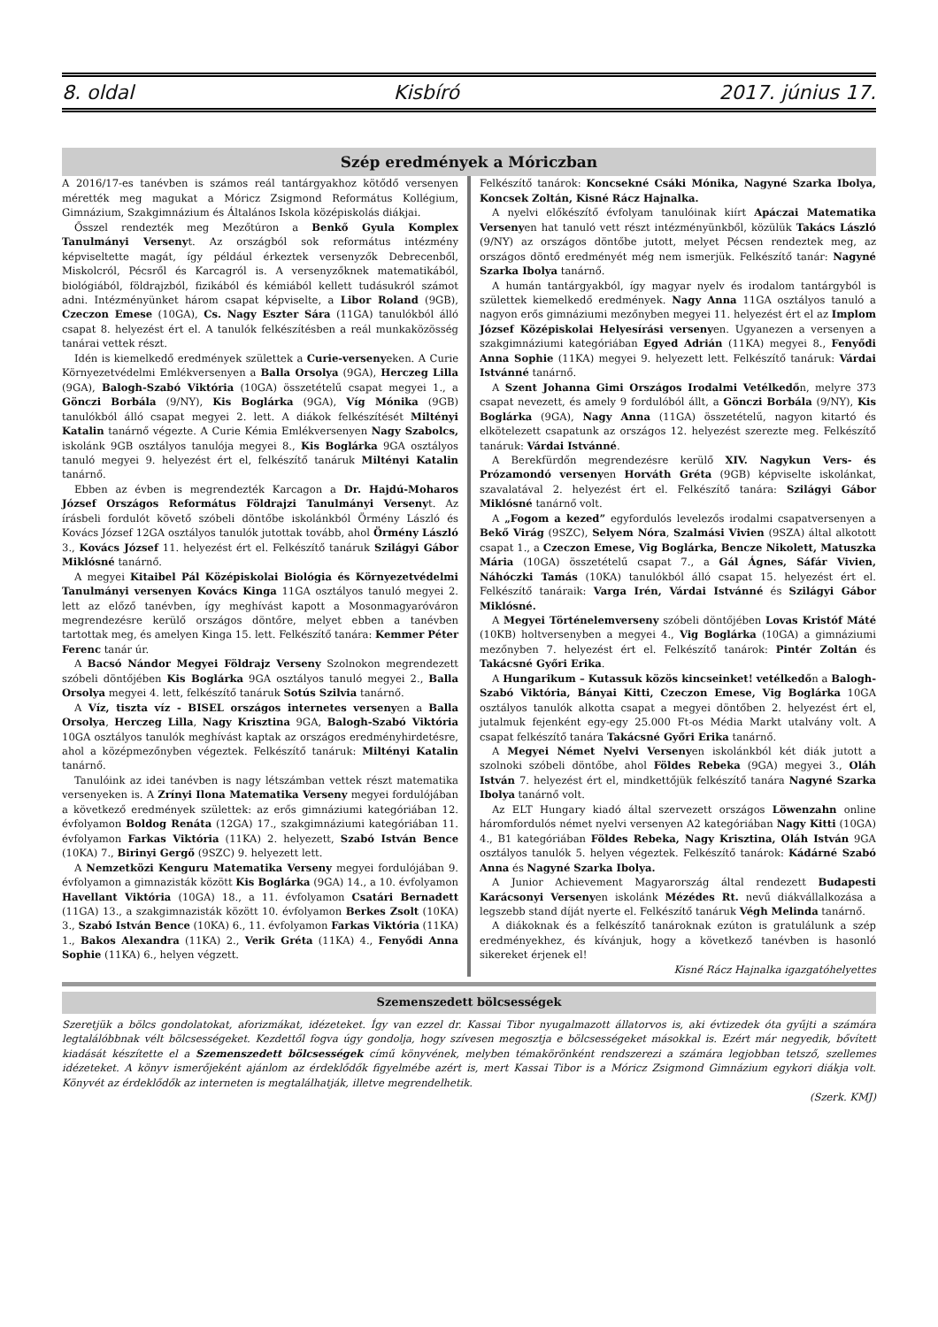8. oldal Kisbíró 2017. június 17.
Szép eredmények a Móriczban
A 2016/17-es tanévben is számos reál tantárgyakhoz kötődő versenyen mérették meg magukat a Móricz Zsigmond Református Kollégium, Gimnázium, Szakgimnázium és Általános Iskola középiskolás diákjai.
Ősszel rendezték meg Mezőtúron a Benkő Gyula Komplex Tanulmányi Versenyt. Az országból sok református intézmény képviseltette magát, így például érkeztek versenyzők Debrecenből, Miskolcról, Pécsről és Karcagról is. A versenyzőknek matematikából, biológiából, földrajzból, fizikából és kémiából kellett tudásukról számot adni. Intézményünket három csapat képviselte, a Libor Roland (9GB), Czeczon Emese (10GA), Cs. Nagy Eszter Sára (11GA) tanulókból álló csapat 8. helyezést ért el. A tanulók felkészítésben a reál munkaközösség tanárai vettek részt.
Idén is kiemelkedő eredmények születtek a Curie-versenyeken. A Curie Környezetvédelmi Emlékversenyen a Balla Orsolya (9GA), Herczeg Lilla (9GA), Balogh-Szabó Viktória (10GA) összetételű csapat megyei 1., a Gönczi Borbála (9/NY), Kis Boglárka (9GA), Víg Mónika (9GB) tanulókból álló csapat megyei 2. lett. A diákok felkészítését Miltényi Katalin tanárnő végezte. A Curie Kémia Emlékversenyen Nagy Szabolcs, iskolánk 9GB osztályos tanulója megyei 8., Kis Boglárka 9GA osztályos tanuló megyei 9. helyezést ért el, felkészítő tanáruk Miltényi Katalin tanárnő.
Ebben az évben is megrendezték Karcagon a Dr. Hajdú-Moharos József Országos Református Földrajzi Tanulmányi Versenyt. Az írásbeli fordulót követő szóbeli döntőbe iskolánkból Örmény László és Kovács József 12GA osztályos tanulók jutottak tovább, ahol Örmény László 3., Kovács József 11. helyezést ért el. Felkészítő tanáruk Szilágyi Gábor Miklósné tanárnő.
A megyei Kitaibel Pál Középiskolai Biológia és Környezetvédelmi Tanulmányi versenyen Kovács Kinga 11GA osztályos tanuló megyei 2. lett az előző tanévben, így meghívást kapott a Mosonmagyaróváron megrendezésre kerülő országos döntőre, melyet ebben a tanévben tartottak meg, és amelyen Kinga 15. lett. Felkészítő tanára: Kemmer Péter Ferenc tanár úr.
A Bacsó Nándor Megyei Földrajz Verseny Szolnokon megrendezett szóbeli döntőjében Kis Boglárka 9GA osztályos tanuló megyei 2., Balla Orsolya megyei 4. lett, felkészítő tanáruk Sotús Szilvia tanárnő.
A Víz, tiszta víz - BISEL országos internetes versenyen a Balla Orsolya, Herczeg Lilla, Nagy Krisztina 9GA, Balogh-Szabó Viktória 10GA osztályos tanulók meghívást kaptak az országos eredményhirdetésre, ahol a középmezőnyben végeztek. Felkészítő tanáruk: Miltényi Katalin tanárnő.
Tanulóink az idei tanévben is nagy létszámban vettek részt matematika versenyeken is. A Zrínyi Ilona Matematika Verseny megyei fordulójában a következő eredmények születtek: az erős gimnáziumi kategóriában 12. évfolyamon Boldog Renáta (12GA) 17., szakgimnáziumi kategóriában 11. évfolyamon Farkas Viktória (11KA) 2. helyezett, Szabó István Bence (10KA) 7., Birinyi Gergő (9SZC) 9. helyezett lett.
A Nemzetközi Kenguru Matematika Verseny megyei fordulójában 9. évfolyamon a gimnazisták között Kis Boglárka (9GA) 14., a 10. évfolyamon Havellant Viktória (10GA) 18., a 11. évfolyamon Csatári Bernadett (11GA) 13., a szakgimnazisták között 10. évfolyamon Berkes Zsolt (10KA) 3., Szabó István Bence (10KA) 6., 11. évfolyamon Farkas Viktória (11KA) 1., Bakos Alexandra (11KA) 2., Verik Gréta (11KA) 4., Fenyődi Anna Sophie (11KA) 6., helyen végzett.
Felkészítő tanárok: Koncsekné Csáki Mónika, Nagyné Szarka Ibolya, Koncsek Zoltán, Kisné Rácz Hajnalka.
A nyelvi előkészítő évfolyam tanulóinak kiírt Apáczai Matematika Versenyen hat tanuló vett részt intézményünkből, közülük Takács László (9/NY) az országos döntőbe jutott, melyet Pécsen rendeztek meg, az országos döntő eredményét még nem ismerjük. Felkészítő tanár: Nagyné Szarka Ibolya tanárnő.
A humán tantárgyakból, így magyar nyelv és irodalom tantárgyból is születtek kiemelkedő eredmények. Nagy Anna 11GA osztályos tanuló a nagyon erős gimnáziumi mezőnyben megyei 11. helyezést ért el az Implom József Középiskolai Helyesírási versenyen. Ugyanezen a versenyen a szakgimnáziumi kategóriában Egyed Adrián (11KA) megyei 8., Fenyődi Anna Sophie (11KA) megyei 9. helyezett lett. Felkészítő tanáruk: Várdai Istvánné tanárnő.
A Szent Johanna Gimi Országos Irodalmi Vetélkedőn, melyre 373 csapat nevezett, és amely 9 fordulóból állt, a Gönczi Borbála (9/NY), Kis Boglárka (9GA), Nagy Anna (11GA) összetételű, nagyon kitartó és elkötelezett csapatunk az országos 12. helyezést szerezte meg. Felkészítő tanáruk: Várdai Istvánné.
A Berekfürdőn megrendezésre kerülő XIV. Nagykun Vers- és Prózamondó versenyen Horváth Gréta (9GB) képviselte iskolánkat, szavalatával 2. helyezést ért el. Felkészítő tanára: Szilágyi Gábor Miklósné tanárnő volt.
A „Fogom a kezed” egyfordulós levelezős irodalmi csapatversenyen a Bekő Virág (9SZC), Selyem Nóra, Szalmási Vivien (9SZA) által alkotott csapat 1., a Czeczon Emese, Vig Boglárka, Bencze Nikolett, Matuszka Mária (10GA) összetételű csapat 7., a Gál Ágnes, Sáfár Vivien, Náhóczki Tamás (10KA) tanulókból álló csapat 15. helyezést ért el. Felkészítő tanáraik: Varga Irén, Várdai Istvánné és Szilágyi Gábor Miklósné.
A Megyei Történelemverseny szóbeli döntőjében Lovas Kristóf Máté (10KB) holtversenyben a megyei 4., Vig Boglárka (10GA) a gimnáziumi mezőnyben 7. helyezést ért el. Felkészítő tanárok: Pintér Zoltán és Takácsné Győri Erika.
A Hungarikum – Kutassuk közös kincseinket! vetélkedőn a Balogh-Szabó Viktória, Bányai Kitti, Czeczon Emese, Vig Boglárka 10GA osztályos tanulók alkotta csapat a megyei döntőben 2. helyezést ért el, jutalmuk fejenként egy-egy 25.000 Ft-os Média Markt utalvány volt. A csapat felkészítő tanára Takácsné Győri Erika tanárnő.
A Megyei Német Nyelvi Versenyen iskolánkból két diák jutott a szolnoki szóbeli döntőbe, ahol Földes Rebeka (9GA) megyei 3., Oláh István 7. helyezést ért el, mindkettőjük felkészítő tanára Nagyné Szarka Ibolya tanárnő volt.
Az ELT Hungary kiadó által szervezett országos Löwenzahn online háromfordulós német nyelvi versenyen A2 kategóriában Nagy Kitti (10GA) 4., B1 kategóriában Földes Rebeka, Nagy Krisztina, Oláh István 9GA osztályos tanulók 5. helyen végeztek. Felkészítő tanárok: Kádárné Szabó Anna és Nagyné Szarka Ibolya.
A Junior Achievement Magyarország által rendezett Budapesti Karácsonyi Versenyen iskolánk Mézédes Rt. nevű diákvállalkozása a legszebb stand díját nyerte el. Felkészítő tanáruk Végh Melinda tanárnő.
A diákoknak és a felkészítő tanároknak ezúton is gratulálunk a szép eredményekhez, és kívánjuk, hogy a következő tanévben is hasonló sikereket érjenek el!
Kisné Rácz Hajnalka igazgatóhelyettes
Szemenszedett bölcsességek
Szeretjük a bölcs gondolatokat, aforizmákat, idézeteket. Így van ezzel dr. Kassai Tibor nyugalmazott állatorvos is, aki évtizedek óta gyűjti a számára legtalálóbbnak vélt bölcsességeket. Kezdettől fogva úgy gondolja, hogy szívesen megosztja e bölcsességeket másokkal is. Ezért már negyedik, bővített kiadását készítette el a Szemenszedett bölcsességek című könyvének, melyben témakörönként rendszerezi a számára legjobban tetsző, szellemes idézeteket. A könyv ismerőjeként ajánlom az érdeklődők figyelmébe azért is, mert Kassai Tibor is a Móricz Zsigmond Gimnázium egykori diákja volt. Könyvét az érdeklődők az interneten is megtalálhatják, illetve megrendelhetik.
(Szerk. KMJ)